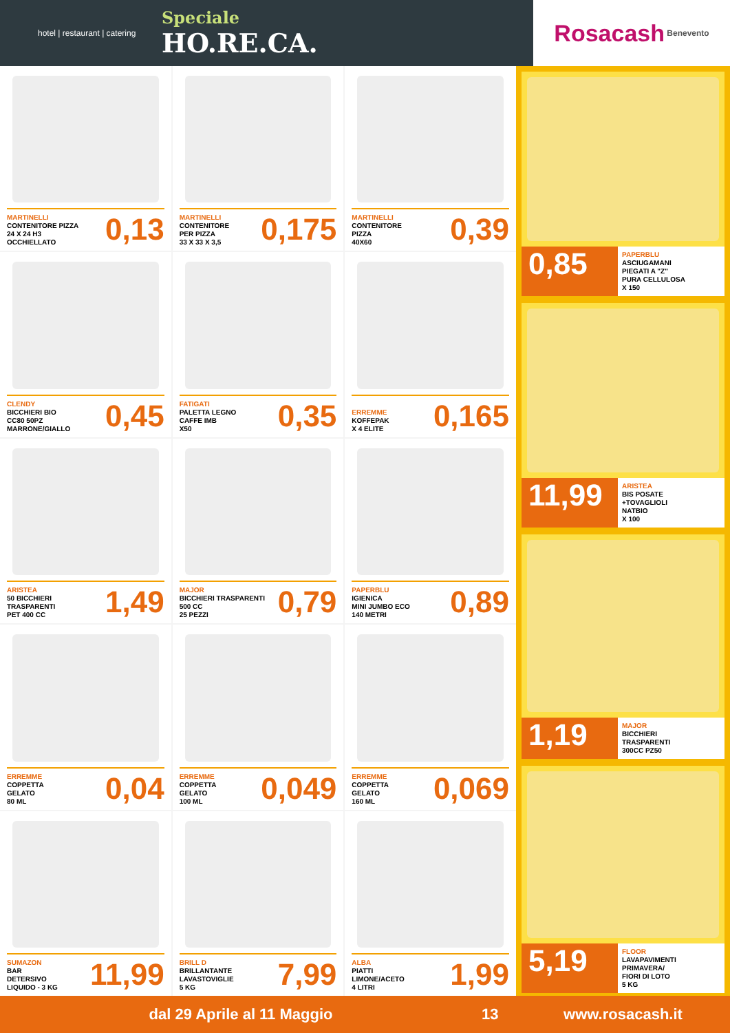hotel | restaurant | catering
Speciale
HO.RE.CA.
Rosacash Benevento
MARTINELLI
CONTENITORE PIZZA
24 X 24 H3
OCCHIELLATO
0,13
MARTINELLI
CONTENITORE
PER PIZZA
33 X 33 X 3,5
0,175
MARTINELLI
CONTENITORE
PIZZA
40X60
0,39
CLENDY
BICCHIERI BIO
CC80 50PZ
MARRONE/GIALLO
0,45
FATIGATI
PALETTA LEGNO
CAFFE IMB
X50
0,35
ERREMME
KOFFEPAK
X 4 ELITE
0,165
ARISTEA
50 BICCHIERI
TRASPARENTI
PET 400 CC
1,49
MAJOR
BICCHIERI TRASPARENTI
500 CC
25 PEZZI
0,79
PAPERBLU
IGIENICA
MINI JUMBO ECO
140 METRI
0,89
ERREMME
COPPETTA
GELATO
80 ML
0,04
ERREMME
COPPETTA
GELATO
100 ML
0,049
ERREMME
COPPETTA
GELATO
160 ML
0,069
SUMAZON
BAR
DETERSIVO
LIQUIDO - 3 KG
11,99
BRILL D
BRILLANTANTE
LAVASTOVIGLIE
5 KG
7,99
ALBA
PIATTI
LIMONE/ACETO
4 LITRI
1,99
0,85
PAPERBLU
ASCIUGAMANI
PIEGATI A "Z"
PURA CELLULOSA
X 150
11,99
ARISTEA
BIS POSATE
+TOVAGLIOLI
NATBIO
X 100
1,19
MAJOR
BICCHIERI
TRASPARENTI
300CC PZ50
5,19
FLOOR
LAVAPAVIMENTI
PRIMAVERA/
FIORI DI LOTO
5 KG
dal 29 Aprile al 11 Maggio 13 www.rosacash.it